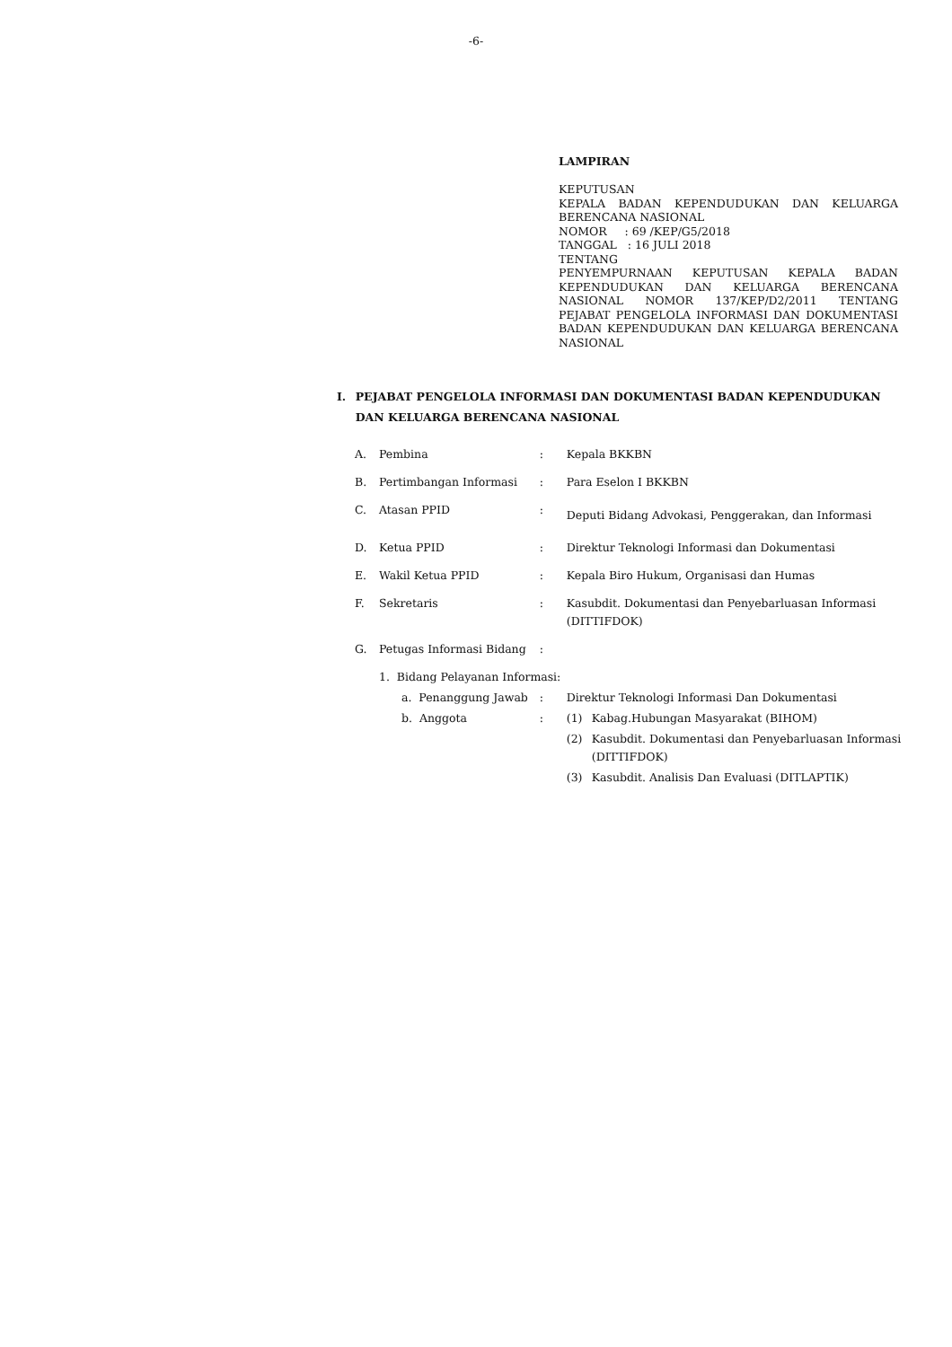-6-
LAMPIRAN
KEPUTUSAN
KEPALA BADAN KEPENDUDUKAN DAN KELUARGA BERENCANA NASIONAL
NOMOR : 69 /KEP/G5/2018
TANGGAL : 16 JULI 2018
TENTANG
PENYEMPURNAAN KEPUTUSAN KEPALA BADAN KEPENDUDUKAN DAN KELUARGA BERENCANA NASIONAL NOMOR 137/KEP/D2/2011 TENTANG PEJABAT PENGELOLA INFORMASI DAN DOKUMENTASI BADAN KEPENDUDUKAN DAN KELUARGA BERENCANA NASIONAL
I. PEJABAT PENGELOLA INFORMASI DAN DOKUMENTASI BADAN KEPENDUDUKAN DAN KELUARGA BERENCANA NASIONAL
| A. | Pembina | | : | Kepala BKKBN | |
| B. | Pertimbangan Informasi | | : | Para Eselon I BKKBN | |
| C. | Atasan PPID | | : | Deputi Bidang Advokasi, Penggerakan, dan Informasi | |
| D. | Ketua PPID | | : | Direktur Teknologi Informasi dan Dokumentasi | |
| E. | Wakil Ketua PPID | | : | Kepala Biro Hukum, Organisasi dan Humas | |
| F. | Sekretaris | | : | Kasubdit. Dokumentasi dan Penyebarluasan Informasi (DITTIFDOK) | |
| G. | Petugas Informasi Bidang | | : | | |
| | 1. Bidang Pelayanan Informasi: | | | | |
| | | a. Penanggung Jawab | : | Direktur Teknologi Informasi Dan Dokumentasi | |
| | | b. Anggota | : | (1) | Kabag.Hubungan Masyarakat (BIHOM) |
| | | | | (2) | Kasubdit. Dokumentasi dan Penyebarluasan Informasi (DITTIFDOK) |
| | | | | (3) | Kasubdit. Analisis Dan Evaluasi (DITLAPTIK) |